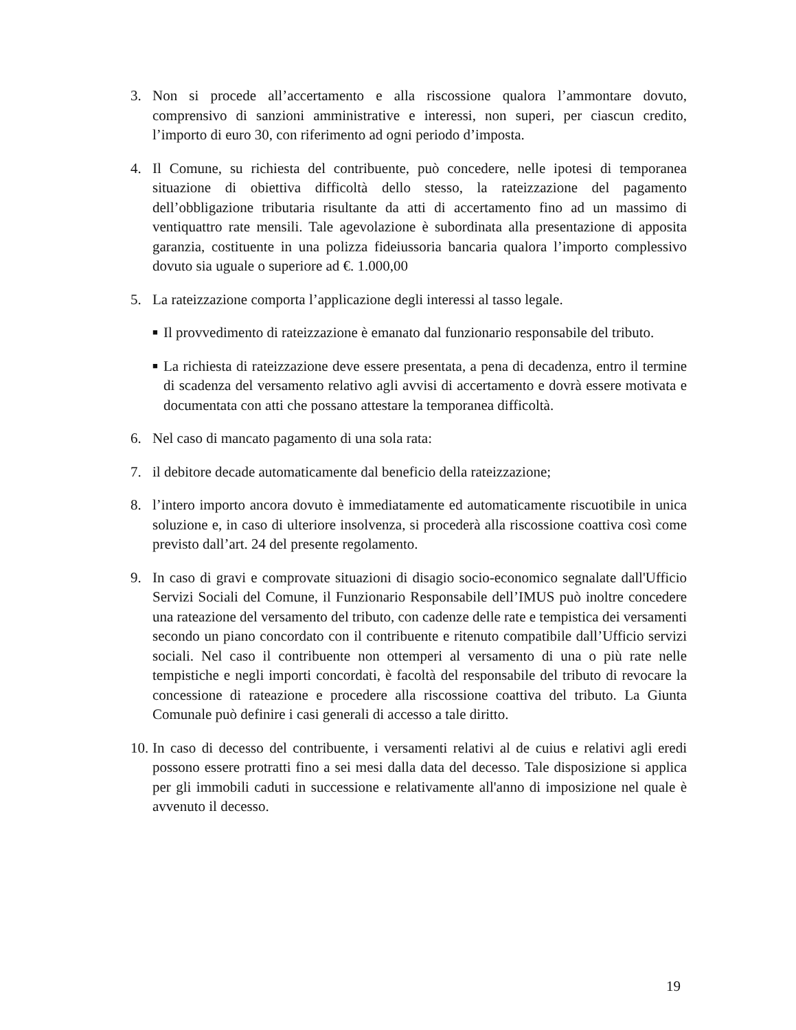3. Non si procede all’accertamento e alla riscossione qualora l’ammontare dovuto, comprensivo di sanzioni amministrative e interessi, non superi, per ciascun credito, l’importo di euro 30, con riferimento ad ogni periodo d’imposta.
4. Il Comune, su richiesta del contribuente, può concedere, nelle ipotesi di temporanea situazione di obiettiva difficoltà dello stesso, la rateizzazione del pagamento dell’obbligazione tributaria risultante da atti di accertamento fino ad un massimo di ventiquattro rate mensili. Tale agevolazione è subordinata alla presentazione di apposita garanzia, costituente in una polizza fideiussoria bancaria qualora l’importo complessivo dovuto sia uguale o superiore ad €. 1.000,00
5. La rateizzazione comporta l’applicazione degli interessi al tasso legale.
■
Il provvedimento di rateizzazione è emanato dal funzionario responsabile del tributo.
■
La richiesta di rateizzazione deve essere presentata, a pena di decadenza, entro il termine di scadenza del versamento relativo agli avvisi di accertamento e dovrà essere motivata e documentata con atti che possano attestare la temporanea difficoltà.
6. Nel caso di mancato pagamento di una sola rata:
7. il debitore decade automaticamente dal beneficio della rateizzazione;
8. l’intero importo ancora dovuto è immediatamente ed automaticamente riscuotibile in unica soluzione e, in caso di ulteriore insolvenza, si procederà alla riscossione coattiva così come previsto dall’art. 24 del presente regolamento.
9. In caso di gravi e comprovate situazioni di disagio socio-economico segnalate dall'Ufficio Servizi Sociali del Comune, il Funzionario Responsabile dell’IMUS può inoltre concedere una rateazione del versamento del tributo, con cadenze delle rate e tempistica dei versamenti secondo un piano concordato con il contribuente e ritenuto compatibile dall’Ufficio servizi sociali. Nel caso il contribuente non ottemperi al versamento di una o più rate nelle tempistiche e negli importi concordati, è facoltà del responsabile del tributo di revocare la concessione di rateazione e procedere alla riscossione coattiva del tributo. La Giunta Comunale può definire i casi generali di accesso a tale diritto.
10.
In caso di decesso del contribuente, i versamenti relativi al de cuius e relativi agli eredi possono essere protratti fino a sei mesi dalla data del decesso. Tale disposizione si applica per gli immobili caduti in successione e relativamente all'anno di imposizione nel quale è avvenuto il decesso.
19